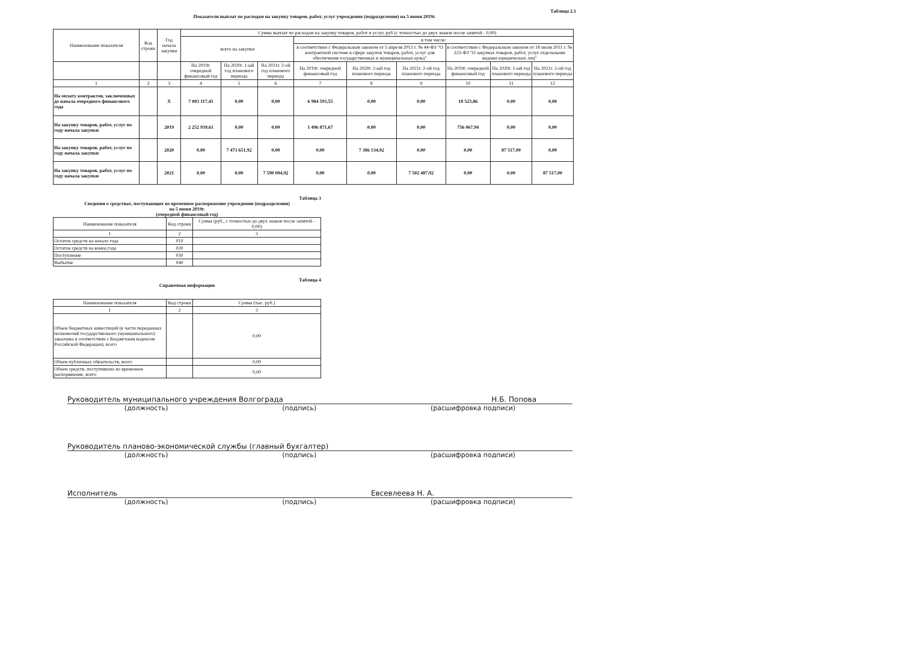Таблица 2.1
Показатели выплат по расходам на закупку товаров, работ, услуг учреждения (подразделения) на 5 июня 2019г.
| Наименование показателя | Код строки | Год начала закупки | Сумма выплат по расходам на закупку товаров, работ и услуг, руб (с точностью до двух знаков после запятой - 0,00) | | | | | | | | |
| --- | --- | --- | --- | --- | --- | --- | --- | --- | --- | --- | --- |
| | | | всего на закупки | | | в том числе: | | | | | |
| | | | | | | в соответствии с Федеральным законом от 5 апреля 2013 г. № 44-ФЗ "О контрактной системе в сфере закупок товаров, работ, услуг для обеспечения государственных и муниципальных нужд" | | | в соответствии с Федеральным законом от 18 июля 2011 г. № 223-ФЗ "О закупках товаров, работ, услуг отдельными видами юридических лиц" | | |
| | | | На 2019г. очередной финансовый год | На 2020г. 1-ый год планового периода | На 2021г. 2-ой год планового периода | На 2019г. очередной финансовый год | На 2020г. 1-ый год планового периода | На 2021г. 2-ой год планового периода | На 2019г. очередной финансовый год | На 2020г. 1-ый год планового периода | На 2021г. 2-ой год планового периода |
| 1 | 2 | 3 | 4 | 5 | 6 | 7 | 8 | 9 | 10 | 11 | 12 |
| На оплату контрактов, заключенных до начала очередного финансового года | | X | 7 003 117,41 | 0,00 | 0,00 | 6 984 593,55 | 0,00 | 0,00 | 18 523,86 | 0,00 | 0,00 |
| На закупку товаров, работ, услуг по году начала закупки | | 2019 | 2 252 939,61 | 0,00 | 0,00 | 1 496 871,67 | 0,00 | 0,00 | 756 067,94 | 0,00 | 0,00 |
| На закупку товаров, работ, услуг по году начала закупки | | 2020 | 0,00 | 7 473 651,92 | 0,00 | 0,00 | 7 386 134,92 | 0,00 | 0,00 | 87 517,00 | 0,00 |
| На закупку товаров, работ, услуг по году начала закупки | | 2021 | 0,00 | 0,00 | 7 590 004,92 | 0,00 | 0,00 | 7 502 487,92 | 0,00 | 0,00 | 87 517,00 |
Таблица 3
Сведения о средствах, поступающих во временное распоряжение учреждения (подразделения)
на 5 июня 2019г.
(очередной финансовый год)
| Наименование показателя | Код строки | Сумма (руб., с точностью до двух знаков после запятой - 0,00) |
| --- | --- | --- |
| 1 | 2 | 3 |
| Остаток средств на начало года | 010 | |
| Остаток средств на конец года | 020 | |
| Поступление | 030 | |
| Выбытие | 040 | |
Таблица 4
Справочная информация
| Наименование показателя | Код строки | Сумма (тыс. руб.) |
| --- | --- | --- |
| 1 | 2 | 3 |
| Объем бюджетных инвестиций (в части переданных полномочий государственного (муниципального) заказчика в соответствии с Бюджетным кодексом Российской Федерации), всего | | 0,00 |
| Объем публичных обязательств, всего | | 0,00 |
| Объем средств, поступивших во временное распоряжение, всего | | 0,00 |
Руководитель муниципального учреждения Волгограда Н.Б. Попова
(должность) (подпись) (расшифровка подписи)
Руководитель планово-экономической службы (главный бухгалтер)
(должность) (подпись) (расшифровка подписи)
Исполнитель Евсевлеева Н. А.
(должность) (подпись) (расшифровка подписи)